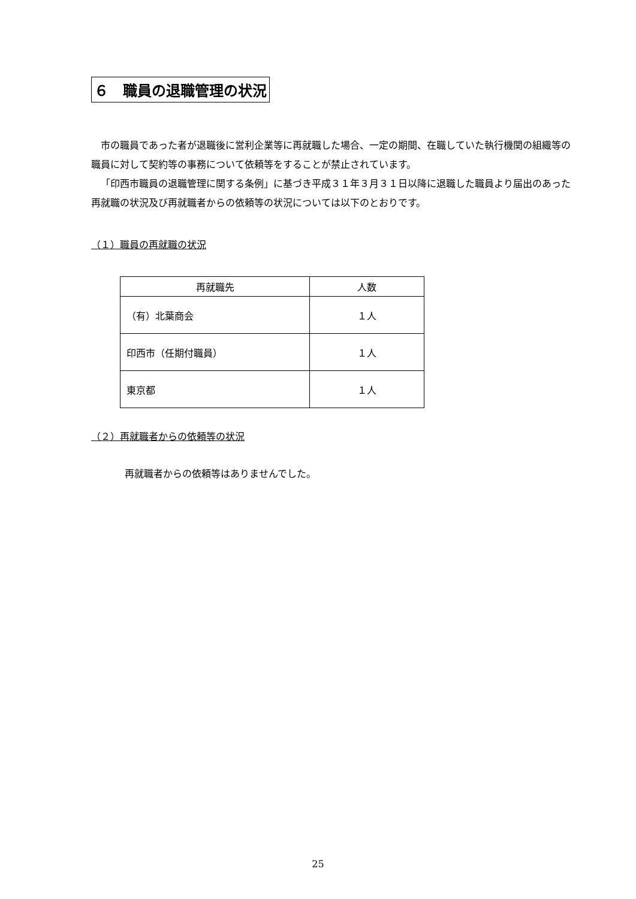６　職員の退職管理の状況
市の職員であった者が退職後に営利企業等に再就職した場合、一定の期間、在職していた執行機関の組織等の職員に対して契約等の事務について依頼等をすることが禁止されています。
「印西市職員の退職管理に関する条例」に基づき平成３１年３月３１日以降に退職した職員より届出のあった再就職の状況及び再就職者からの依頼等の状況については以下のとおりです。
（１）職員の再就職の状況
| 再就職先 | 人数 |
| --- | --- |
| （有）北葉商会 | １人 |
| 印西市（任期付職員） | １人 |
| 東京都 | １人 |
（２）再就職者からの依頼等の状況
再就職者からの依頼等はありませんでした。
25